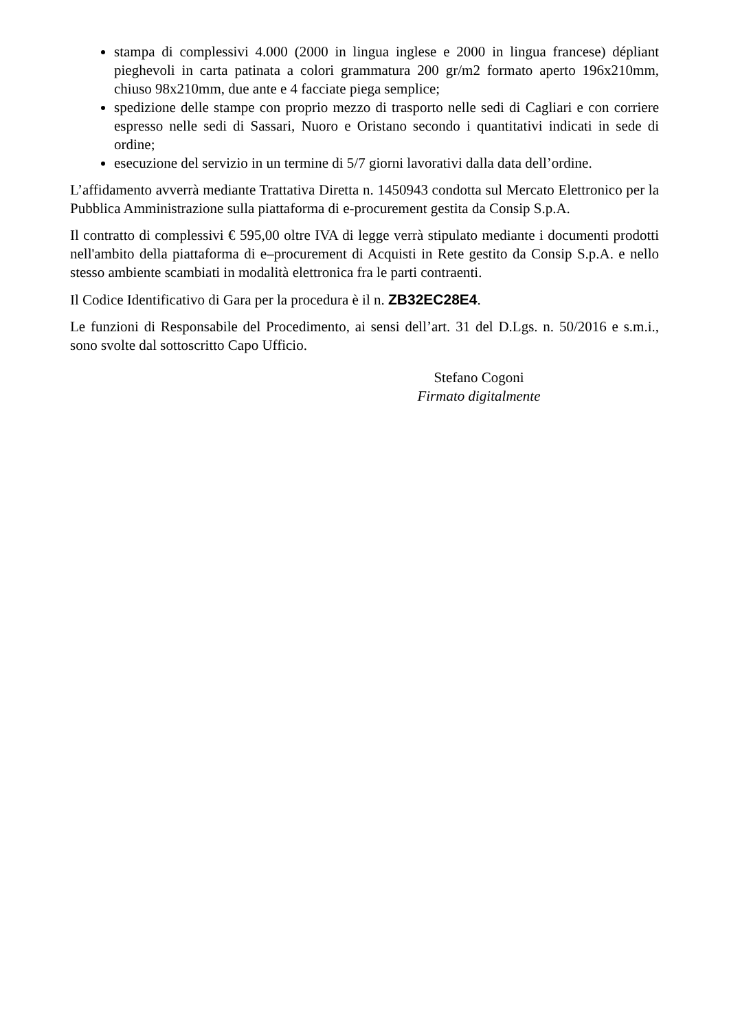stampa di complessivi 4.000 (2000 in lingua inglese e 2000 in lingua francese) dépliant pieghevoli in carta patinata a colori grammatura 200 gr/m2 formato aperto 196x210mm, chiuso 98x210mm, due ante e 4 facciate piega semplice;
spedizione delle stampe con proprio mezzo di trasporto nelle sedi di Cagliari e con corriere espresso nelle sedi di Sassari, Nuoro e Oristano secondo i quantitativi indicati in sede di ordine;
esecuzione del servizio in un termine di 5/7 giorni lavorativi dalla data dell’ordine.
L’affidamento avverrà mediante Trattativa Diretta n. 1450943 condotta sul Mercato Elettronico per la Pubblica Amministrazione sulla piattaforma di e-procurement gestita da Consip S.p.A.
Il contratto di complessivi € 595,00 oltre IVA di legge verrà stipulato mediante i documenti prodotti nell'ambito della piattaforma di e–procurement di Acquisti in Rete gestito da Consip S.p.A. e nello stesso ambiente scambiati in modalità elettronica fra le parti contraenti.
Il Codice Identificativo di Gara per la procedura è il n. ZB32EC28E4.
Le funzioni di Responsabile del Procedimento, ai sensi dell’art. 31 del D.Lgs. n. 50/2016 e s.m.i., sono svolte dal sottoscritto Capo Ufficio.
Stefano Cogoni
Firmato digitalmente